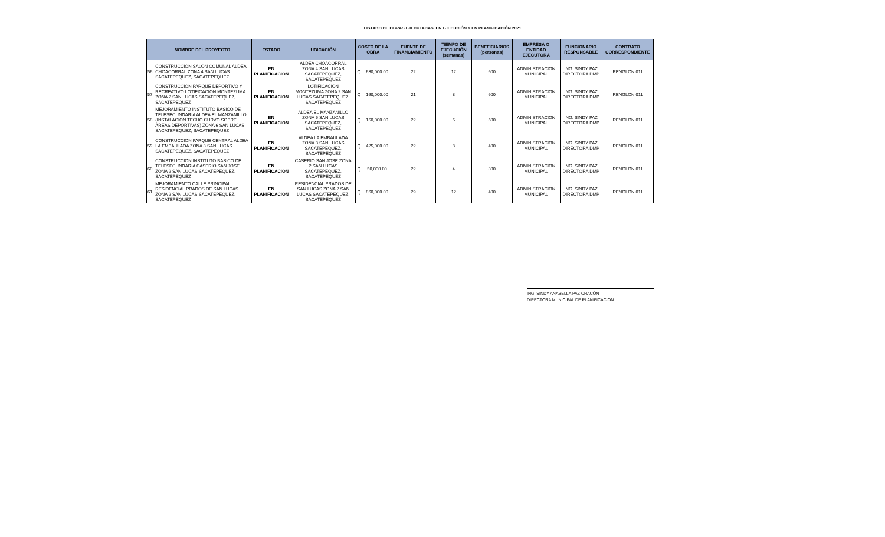LISTADO DE OBRAS EJECUTADAS, EN EJECUCIÓN Y EN PLANIFICACIÓN 2021
| | NOMBRE DEL PROYECTO | ESTADO | UBICACIÓN | COSTO DE LA OBRA | | FUENTE DE FINANCIAMIENTO | TIEMPO DE EJECUCIÓN (semanas) | BENEFICIARIOS (personas) | EMPRESA O ENTIDAD EJECUTORA | FUNCIONARIO RESPONSABLE | CONTRATO CORRESPONDIENTE |
| --- | --- | --- | --- | --- | --- | --- | --- | --- | --- | --- | --- |
| 56 | CONSTRUCCION SALON COMUNAL ALDEA CHOACORRAL ZONA 4 SAN LUCAS SACATEPEQUEZ, SACATEPEQUEZ | EN PLANIFICACION | ALDEA CHOACORRAL ZONA 4 SAN LUCAS SACATEPEQUEZ, SACATEPEQUEZ | Q | 630,000.00 | 22 | 12 | 600 | ADMINISTRACION MUNICIPAL | ING. SINDY PAZ DIRECTORA DMP | RENGLON 011 |
| 57 | CONSTRUCCION PARQUE DEPORTIVO Y RECREATIVO LOTIFICACION MONTEZUMA ZONA 2 SAN LUCAS SACATEPEQUEZ, SACATEPEQUEZ | EN PLANIFICACION | LOTIFICACION MONTEZUMA ZONA 2 SAN LUCAS SACATEPEQUEZ, SACATEPEQUEZ | Q | 160,000.00 | 21 | 8 | 600 | ADMINISTRACION MUNICIPAL | ING. SINDY PAZ DIRECTORA DMP | RENGLON 011 |
| 58 | MEJORAMIENTO INSTITUTO BASICO DE TELESECUNDARIA ALDEA EL MANZANILLO (INSTALACION TECHO CURVO SOBRE AREAS DEPORTIVAS) ZONA 6 SAN LUCAS SACATEPEQUEZ, SACATEPEQUEZ | EN PLANIFICACION | ALDEA EL MANZANILLO ZONA 6 SAN LUCAS SACATEPEQUEZ, SACATEPEQUEZ | Q | 150,000.00 | 22 | 6 | 500 | ADMINISTRACION MUNICIPAL | ING. SINDY PAZ DIRECTORA DMP | RENGLON 011 |
| 59 | CONSTRUCCION PARQUE CENTRAL ALDEA LA EMBAULADA ZONA 3 SAN LUCAS SACATEPEQUEZ, SACATEPEQUEZ | EN PLANIFICACION | ALDEA LA EMBAULADA ZONA 3 SAN LUCAS SACATEPEQUEZ, SACATEPEQUEZ | Q | 425,000.00 | 22 | 8 | 400 | ADMINISTRACION MUNICIPAL | ING. SINDY PAZ DIRECTORA DMP | RENGLON 011 |
| 60 | CONSTRUCCION INSTITUTO BASICO DE TELESECUNDARIA CASERIO SAN JOSE ZONA 2 SAN LUCAS SACATEPEQUEZ, SACATEPEQUEZ | EN PLANIFICACION | CASERIO SAN JOSE ZONA 2 SAN LUCAS SACATEPEQUEZ, SACATEPEQUEZ | Q | 50,000.00 | 22 | 4 | 300 | ADMINISTRACION MUNICIPAL | ING. SINDY PAZ DIRECTORA DMP | RENGLON 011 |
| 61 | MEJORAMIENTO CALLE PRINCIPAL RESIDENCIAL PRADOS DE SAN LUCAS ZONA 2 SAN LUCAS SACATEPEQUEZ, SACATEPEQUEZ | EN PLANIFICACION | RESIDENCIAL PRADOS DE SAN LUCAS ZONA 2 SAN LUCAS SACATEPEQUEZ, SACATEPEQUEZ | Q | 860,000.00 | 29 | 12 | 400 | ADMINISTRACION MUNICIPAL | ING. SINDY PAZ DIRECTORA DMP | RENGLON 011 |
ING. SINDY ANABELLA PAZ CHACÓN
DIRECTORA MUNICIPAL DE PLANIFICACIÓN